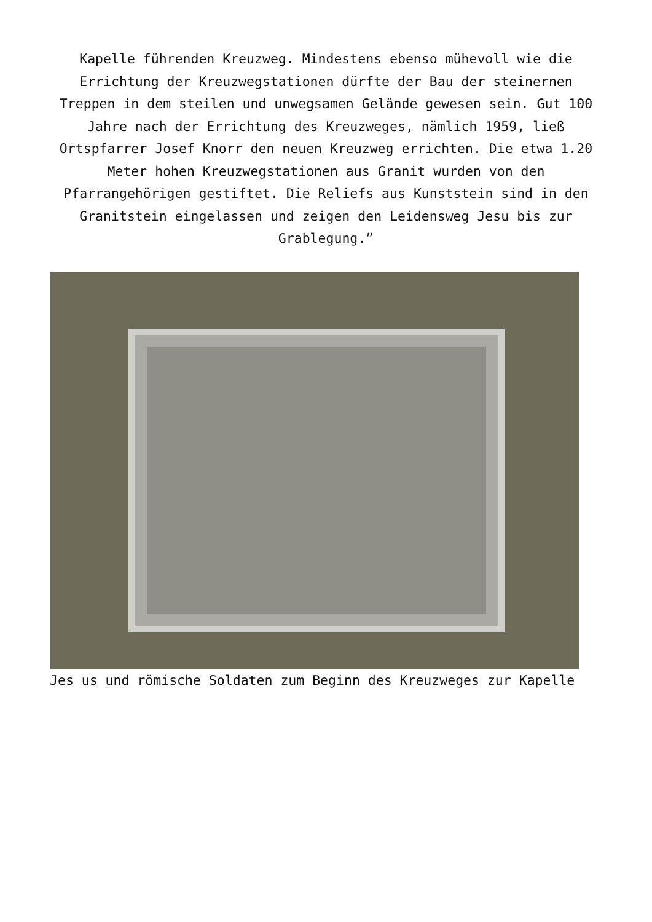Kapelle führenden Kreuzweg. Mindestens ebenso mühevoll wie die Errichtung der Kreuzwegstationen dürfte der Bau der steinernen Treppen in dem steilen und unwegsamen Gelände gewesen sein. Gut 100 Jahre nach der Errichtung des Kreuzweges, nämlich 1959, ließ Ortspfarrer Josef Knorr den neuen Kreuzweg errichten. Die etwa 1.20 Meter hohen Kreuzwegstationen aus Granit wurden von den Pfarrangehörigen gestiftet. Die Reliefs aus Kunststein sind in den Granitstein eingelassen und zeigen den Leidensweg Jesu bis zur Grablegung.”
Jes us und römische Soldaten zum Beginn des Kreuzweges zur Kapelle